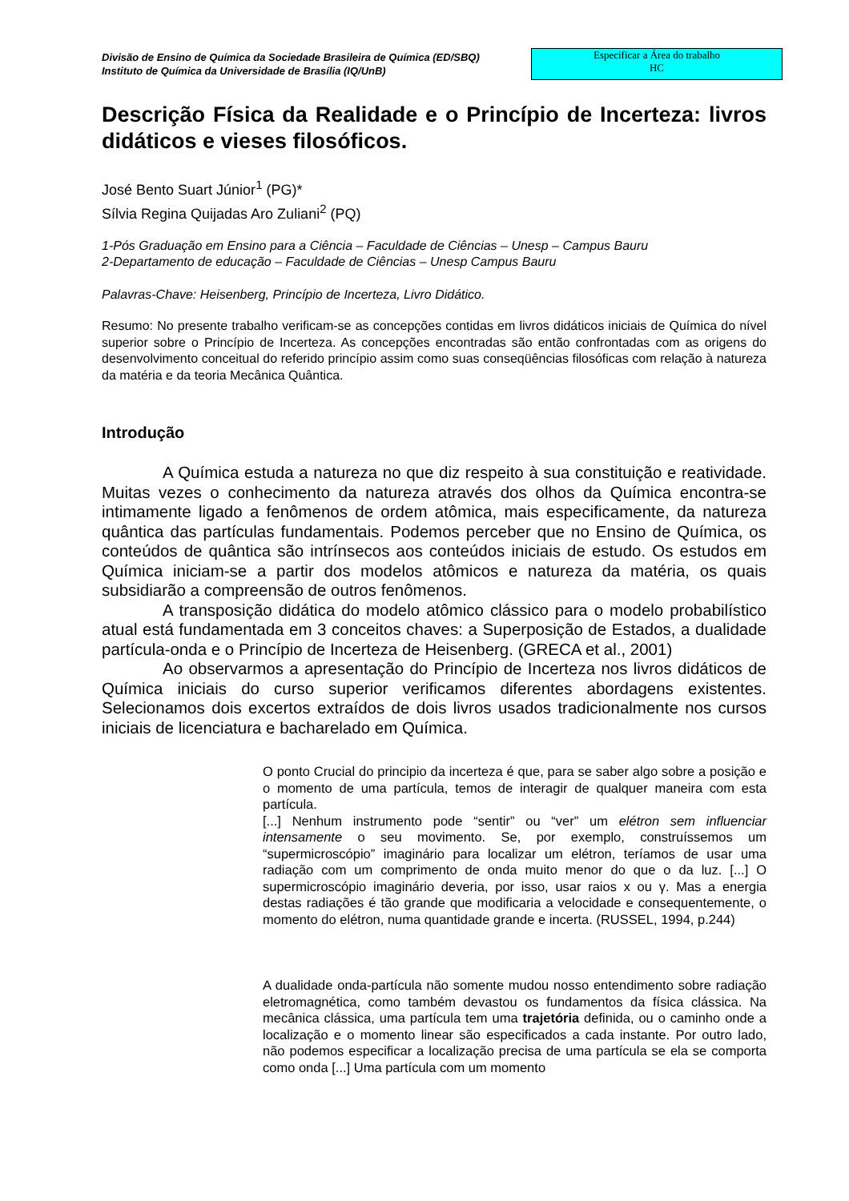Divisão de Ensino de Química da Sociedade Brasileira de Química (ED/SBQ)
Instituto de Química da Universidade de Brasília (IQ/UnB)
Especificar a Área do trabalho
HC
Descrição Física da Realidade e o Princípio de Incerteza: livros didáticos e vieses filosóficos.
José Bento Suart Júnior<sup>1</sup> (PG)*
Sílvia Regina Quijadas Aro Zuliani<sup>2</sup> (PQ)
1-Pós Graduação em Ensino para a Ciência – Faculdade de Ciências – Unesp – Campus Bauru
2-Departamento de educação – Faculdade de Ciências – Unesp Campus Bauru
Palavras-Chave: Heisenberg, Princípio de Incerteza, Livro Didático.
Resumo: No presente trabalho verificam-se as concepções contidas em livros didáticos iniciais de Química do nível superior sobre o Princípio de Incerteza. As concepções encontradas são então confrontadas com as origens do desenvolvimento conceitual do referido princípio assim como suas conseqüências filosóficas com relação à natureza da matéria e da teoria Mecânica Quântica.
Introdução
A Química estuda a natureza no que diz respeito à sua constituição e reatividade. Muitas vezes o conhecimento da natureza através dos olhos da Química encontra-se intimamente ligado a fenômenos de ordem atômica, mais especificamente, da natureza quântica das partículas fundamentais. Podemos perceber que no Ensino de Química, os conteúdos de quântica são intrínsecos aos conteúdos iniciais de estudo. Os estudos em Química iniciam-se a partir dos modelos atômicos e natureza da matéria, os quais subsidiarão a compreensão de outros fenômenos.
A transposição didática do modelo atômico clássico para o modelo probabilístico atual está fundamentada em 3 conceitos chaves: a Superposição de Estados, a dualidade partícula-onda e o Princípio de Incerteza de Heisenberg. (GRECA et al., 2001)
Ao observarmos a apresentação do Princípio de Incerteza nos livros didáticos de Química iniciais do curso superior verificamos diferentes abordagens existentes. Selecionamos dois excertos extraídos de dois livros usados tradicionalmente nos cursos iniciais de licenciatura e bacharelado em Química.
O ponto Crucial do principio da incerteza é que, para se saber algo sobre a posição e o momento de uma partícula, temos de interagir de qualquer maneira com esta partícula.
[...] Nenhum instrumento pode “sentir” ou “ver” um elétron sem influenciar intensamente o seu movimento. Se, por exemplo, construíssemos um “supermicroscópio” imaginário para localizar um elétron, teríamos de usar uma radiação com um comprimento de onda muito menor do que o da luz. [...] O supermicroscópio imaginário deveria, por isso, usar raios x ou γ. Mas a energia destas radiações é tão grande que modificaria a velocidade e consequentemente, o momento do elétron, numa quantidade grande e incerta. (RUSSEL, 1994, p.244)
A dualidade onda-partícula não somente mudou nosso entendimento sobre radiação eletromagnética, como também devastou os fundamentos da física clássica. Na mecânica clássica, uma partícula tem uma trajetória definida, ou o caminho onde a localização e o momento linear são especificados a cada instante. Por outro lado, não podemos especificar a localização precisa de uma partícula se ela se comporta como onda [...] Uma partícula com um momento